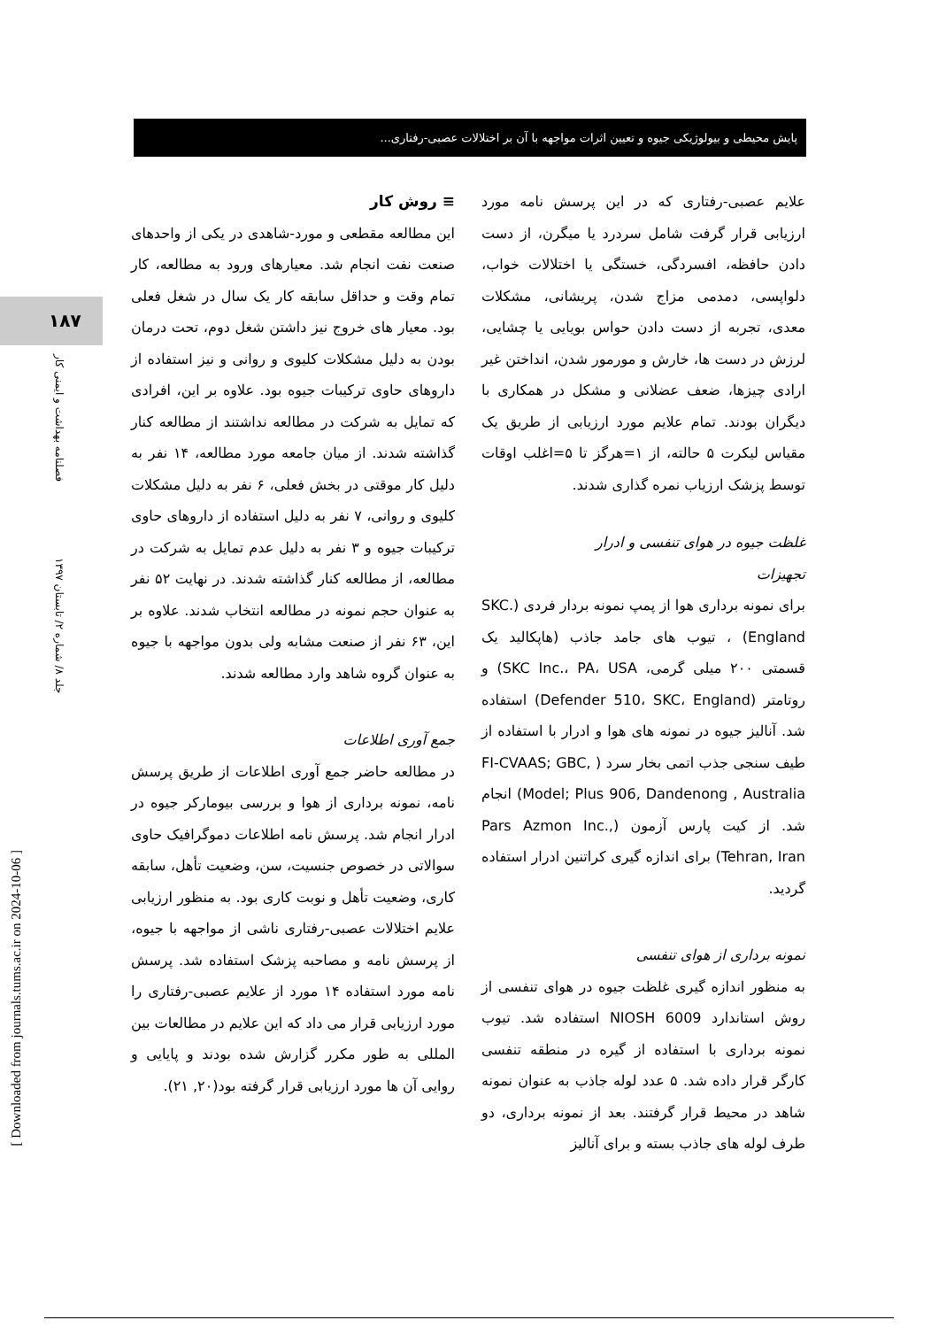پایش محیطی و بیولوژیکی جیوه و تعیین اثرات مواجهه با آن بر اختلالات عصبی-رفتاری...
۱۸۷
فصلنامه بهداشت و ایمنی کار
جلد ۸/ شماره ۲/ تابستان ۱۳۹۷
[ Downloaded from journals.tums.ac.ir on 2024-10-06 ]
≡ روش کار
این مطالعه مقطعی و مورد-شاهدی در یکی از واحدهای صنعت نفت انجام شد. معیارهای ورود به مطالعه، کار تمام وقت و حداقل سابقه کار یک سال در شغل فعلی بود. معیار های خروج نیز داشتن شغل دوم، تحت درمان بودن به دلیل مشکلات کلیوی و روانی و نیز استفاده از داروهای حاوی ترکیبات جیوه بود. علاوه بر این، افرادی که تمایل به شرکت در مطالعه نداشتند از مطالعه کنار گذاشته شدند. از میان جامعه مورد مطالعه، ۱۴ نفر به دلیل کار موقتی در بخش فعلی، ۶ نفر به دلیل مشکلات کلیوی و روانی، ۷ نفر به دلیل استفاده از داروهای حاوی ترکیبات جیوه و ۳ نفر به دلیل عدم تمایل به شرکت در مطالعه، از مطالعه کنار گذاشته شدند. در نهایت ۵۲ نفر به عنوان حجم نمونه در مطالعه انتخاب شدند. علاوه بر این، ۶۳ نفر از صنعت مشابه ولی بدون مواجهه با جیوه به عنوان گروه شاهد وارد مطالعه شدند.
جمع آوری اطلاعات
در مطالعه حاضر جمع آوری اطلاعات از طریق پرسش نامه، نمونه برداری از هوا و بررسی بیومارکر جیوه در ادرار انجام شد. پرسش نامه اطلاعات دموگرافیک حاوی سوالاتی در خصوص جنسیت، سن، وضعیت تأهل، سابقه کاری، وضعیت تأهل و نوبت کاری بود. به منظور ارزیابی علایم اختلالات عصبی-رفتاری ناشی از مواجهه با جیوه، از پرسش نامه و مصاحبه پزشک استفاده شد. پرسش نامه مورد استفاده ۱۴ مورد از علایم عصبی-رفتاری را مورد ارزیابی قرار می داد که این علایم در مطالعات بین المللی به طور مکرر گزارش شده بودند و پایایی و روایی آن ها مورد ارزیابی قرار گرفته بود(۲۰, ۲۱).
علایم عصبی-رفتاری که در این پرسش نامه مورد ارزیابی قرار گرفت شامل سردرد یا میگرن، از دست دادن حافظه، افسردگی، خستگی یا اختلالات خواب، دلواپسی، دمدمی مزاج شدن، پریشانی، مشکلات معدی، تجربه از دست دادن حواس بویایی یا چشایی، لرزش در دست ها، خارش و مورمور شدن، انداختن غیر ارادی چیزها، ضعف عضلانی و مشکل در همکاری با دیگران بودند. تمام علایم مورد ارزیابی از طریق یک مقیاس لیکرت ۵ حالته، از ۱=هرگز تا ۵=اغلب اوقات توسط پزشک ارزیاب نمره گذاری شدند.
غلظت جیوه در هوای تنفسی و ادرار
تجهیزات
برای نمونه برداری هوا از پمپ نمونه بردار فردی (SKC. England) ، تیوب های جامد جاذب (هاپکالید یک قسمتی ۲۰۰ میلی گرمی، SKC Inc.، PA، USA) و روتامتر (Defender 510، SKC، England) استفاده شد. آنالیز جیوه در نمونه های هوا و ادرار با استفاده از طیف سنجی جذب اتمی بخار سرد ( FI-CVAAS; GBC, Model; Plus 906, Dandenong , Australia) انجام شد. از کیت پارس آزمون (Pars Azmon Inc., Tehran, Iran) برای اندازه گیری کراتنین ادرار استفاده گردید.
نمونه برداری از هوای تنفسی
به منظور اندازه گیری غلظت جیوه در هوای تنفسی از روش استاندارد NIOSH 6009 استفاده شد. تیوب نمونه برداری با استفاده از گیره در منطقه تنفسی کارگر قرار داده شد. ۵ عدد لوله جاذب به عنوان نمونه شاهد در محیط قرار گرفتند. بعد از نمونه برداری، دو طرف لوله های جاذب بسته و برای آنالیز